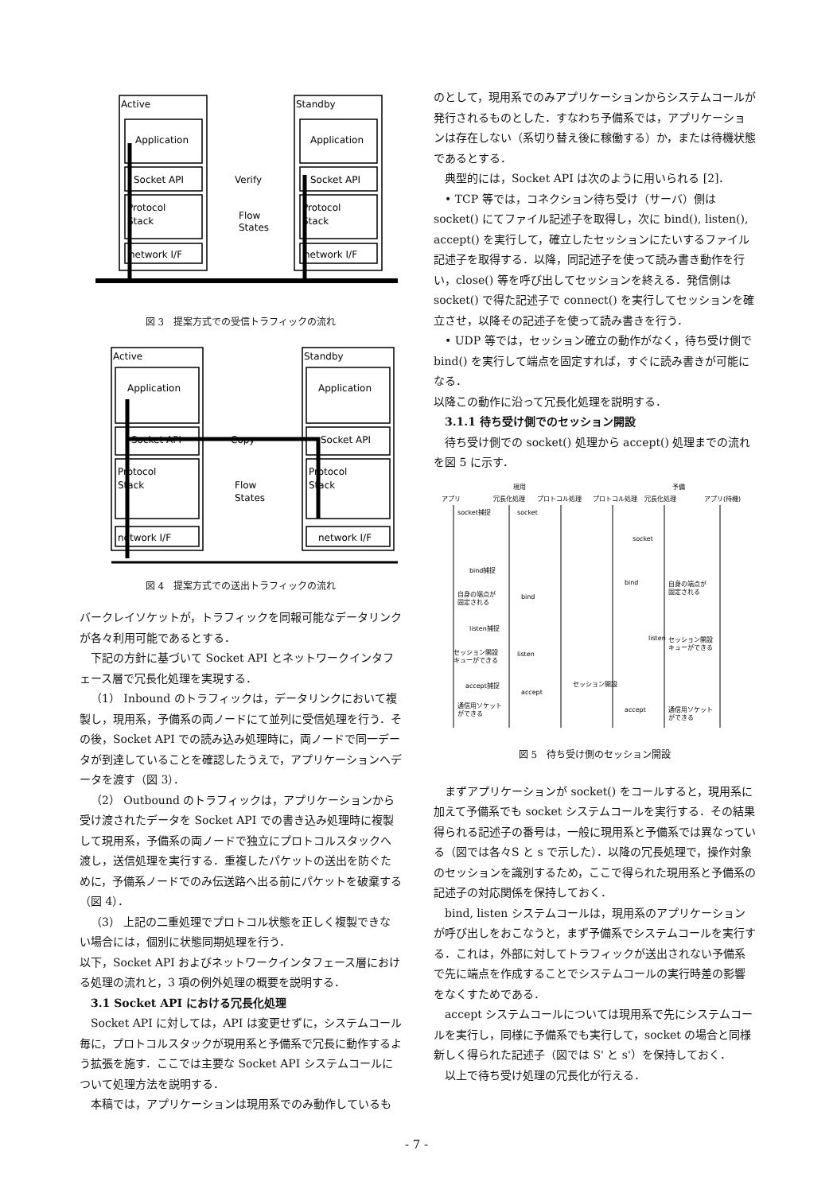Active
Standby
Application
Application
Socket API
Socket API
Verify
Protocol
Stack
Protocol
Stack
Flow
States
network I/F
network I/F
図 3　提案方式での受信トラフィックの流れ
Active
Standby
Application
Application
Socket API
Socket API
Copy
Protocol
Stack
Protocol
Stack
Flow
States
network I/F
network I/F
図 4　提案方式での送出トラフィックの流れ
バークレイソケットが，トラフィックを同報可能なデータリンクが各々利用可能であるとする．
下記の方針に基づいて Socket API とネットワークインタフェース層で冗長化処理を実現する．
（1） Inbound のトラフィックは，データリンクにおいて複製し，現用系，予備系の両ノードにて並列に受信処理を行う．その後，Socket API での読み込み処理時に，両ノードで同一データが到達していることを確認したうえで，アプリケーションへデータを渡す（図 3）．
（2） Outbound のトラフィックは，アプリケーションから受け渡されたデータを Socket API での書き込み処理時に複製して現用系，予備系の両ノードで独立にプロトコルスタックへ渡し，送信処理を実行する．重複したパケットの送出を防ぐために，予備系ノードでのみ伝送路へ出る前にパケットを破棄する（図 4）．
（3） 上記の二重処理でプロトコル状態を正しく複製できない場合には，個別に状態同期処理を行う．
以下，Socket API およびネットワークインタフェース層における処理の流れと，3 項の例外処理の概要を説明する．
3.1 Socket API における冗長化処理
Socket API に対しては，API は変更せずに，システムコール毎に，プロトコルスタックが現用系と予備系で冗長に動作するよう拡張を施す．ここでは主要な Socket API システムコールについて処理方法を説明する．
本稿では，アプリケーションは現用系でのみ動作しているも
のとして，現用系でのみアプリケーションからシステムコールが発行されるものとした．すなわち予備系では，アプリケーションは存在しない（系切り替え後に稼働する）か，または待機状態であるとする．
典型的には，Socket API は次のように用いられる [2]．
• TCP 等では，コネクション待ち受け（サーバ）側は socket() にてファイル記述子を取得し，次に bind(), listen(), accept() を実行して，確立したセッションにたいするファイル記述子を取得する．以降，同記述子を使って読み書き動作を行い，close() 等を呼び出してセッションを終える．発信側は socket() で得た記述子で connect() を実行してセッションを確立させ，以降その記述子を使って読み書きを行う．
• UDP 等では，セッション確立の動作がなく，待ち受け側で bind() を実行して端点を固定すれば，すぐに読み書きが可能になる．
以降この動作に沿って冗長化処理を説明する．
3.1.1 待ち受け側でのセッション開設
待ち受け側での socket() 処理から accept() 処理までの流れを図 5 に示す．
現用
予備
アプリ
冗長化処理
プロトコル処理
プロトコル処理
冗長化処理
アプリ(待機)
socket捕捉
socket
socket
bind捕捉
bind
自身の端点が
固定される
自身の端点が
固定される
bind
listen捕捉
listen
セッション開設
キューができる
セッション開設
キューができる
listen
セッション開設
accept捕捉
accept
通信用ソケット
ができる
accept
通信用ソケット
ができる
図 5　待ち受け側のセッション開設
まずアプリケーションが socket() をコールすると，現用系に加えて予備系でも socket システムコールを実行する．その結果得られる記述子の番号は，一般に現用系と予備系では異なっている（図では各々S と s で示した）．以降の冗長処理で，操作対象のセッションを識別するため，ここで得られた現用系と予備系の記述子の対応関係を保持しておく．
bind, listen システムコールは，現用系のアプリケーションが呼び出しをおこなうと，まず予備系でシステムコールを実行する．これは，外部に対してトラフィックが送出されない予備系で先に端点を作成することでシステムコールの実行時差の影響をなくすためである．
accept システムコールについては現用系で先にシステムコールを実行し，同様に予備系でも実行して，socket の場合と同様新しく得られた記述子（図では S' と s'）を保持しておく．
以上で待ち受け処理の冗長化が行える．
- 7 -